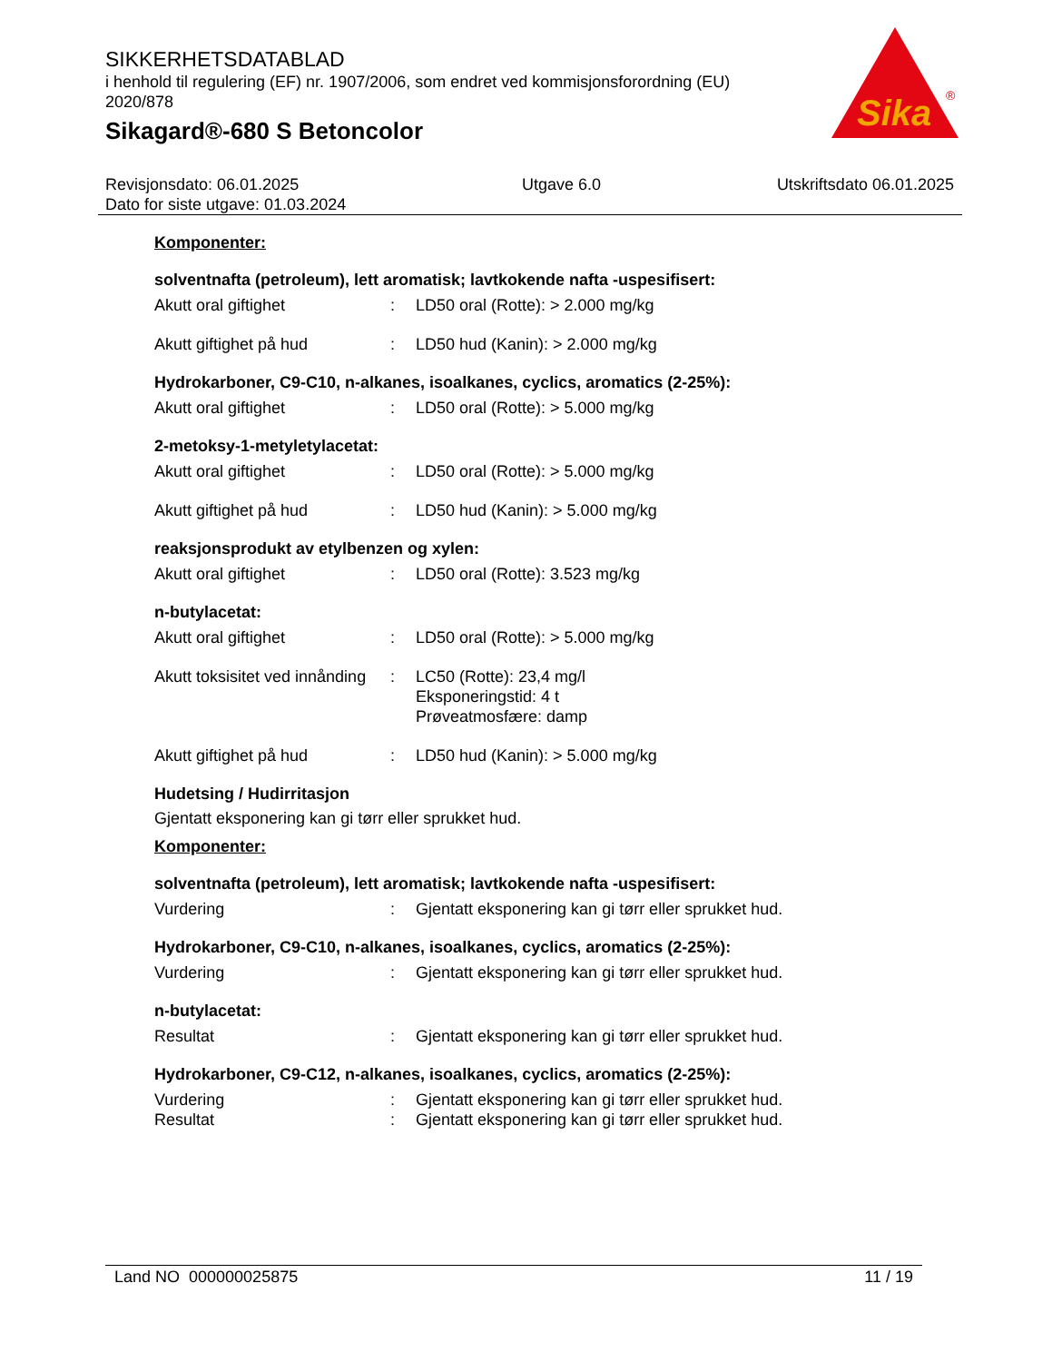Sika
®
SIKKERHETSDATABLAD
i henhold til regulering (EF) nr. 1907/2006, som endret ved kommisjonsforordning (EU) 2020/878
Sikagard®-680 S Betoncolor
Revisjonsdato: 06.01.2025
Dato for siste utgave: 01.03.2024
Utgave 6.0 Utskriftsdato 06.01.2025
Komponenter:
solventnafta (petroleum), lett aromatisk; lavtkokende nafta -uspesifisert:
Akutt oral giftighet : LD50 oral (Rotte): > 2.000 mg/kg
Akutt giftighet på hud : LD50 hud (Kanin): > 2.000 mg/kg
Hydrokarboner, C9-C10, n-alkanes, isoalkanes, cyclics, aromatics (2-25%):
Akutt oral giftighet : LD50 oral (Rotte): > 5.000 mg/kg
2-metoksy-1-metyletylacetat:
Akutt oral giftighet : LD50 oral (Rotte): > 5.000 mg/kg
Akutt giftighet på hud : LD50 hud (Kanin): > 5.000 mg/kg
reaksjonsprodukt av etylbenzen og xylen:
Akutt oral giftighet : LD50 oral (Rotte): 3.523 mg/kg
n-butylacetat:
Akutt oral giftighet : LD50 oral (Rotte): > 5.000 mg/kg
Akutt toksisitet ved innånding
: LC50 (Rotte): 23,4 mg/l
Eksponeringstid: 4 t
Prøveatmosfære: damp
Akutt giftighet på hud : LD50 hud (Kanin): > 5.000 mg/kg
Hudetsing / Hudirritasjon
Gjentatt eksponering kan gi tørr eller sprukket hud.
Komponenter:
solventnafta (petroleum), lett aromatisk; lavtkokende nafta -uspesifisert:
Vurdering : Gjentatt eksponering kan gi tørr eller sprukket hud.
Hydrokarboner, C9-C10, n-alkanes, isoalkanes, cyclics, aromatics (2-25%):
Vurdering : Gjentatt eksponering kan gi tørr eller sprukket hud.
n-butylacetat:
Resultat : Gjentatt eksponering kan gi tørr eller sprukket hud.
Hydrokarboner, C9-C12, n-alkanes, isoalkanes, cyclics, aromatics (2-25%):
Vurdering : Gjentatt eksponering kan gi tørr eller sprukket hud.
Resultat : Gjentatt eksponering kan gi tørr eller sprukket hud.
Land NO 000000025875 11 / 19